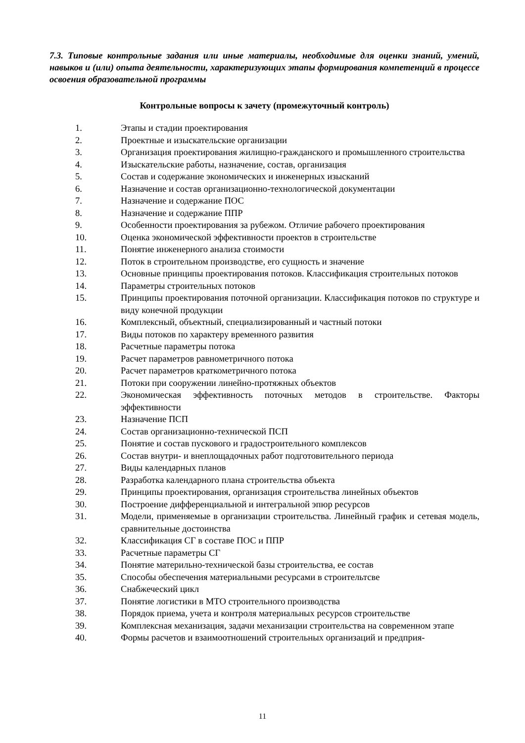7.3. Типовые контрольные задания или иные материалы, необходимые для оценки знаний, умений, навыков и (или) опыта деятельности, характеризующих этапы формирования компетенций в процессе освоения образовательной программы
Контрольные вопросы к зачету (промежуточный контроль)
1. Этапы и стадии проектирования
2. Проектные и изыскательские организации
3. Организация проектирования жилищно-гражданского и промышленного строительства
4. Изыскательские работы, назначение, состав, организация
5. Состав и содержание экономических и инженерных изысканий
6. Назначение и состав организационно-технологической документации
7. Назначение и содержание ПОС
8. Назначение и содержание ППР
9. Особенности проектирования за рубежом. Отличие рабочего проектирования
10. Оценка экономической эффективности проектов в строительстве
11. Понятие инженерного анализа стоимости
12. Поток в строительном производстве, его сущность и значение
13. Основные принципы проектирования потоков. Классификация строительных потоков
14. Параметры строительных потоков
15. Принципы проектирования поточной организации. Классификация потоков по структуре и виду конечной продукции
16. Комплексный, объектный, специализированный и частный потоки
17. Виды потоков по характеру временного развития
18. Расчетные параметры потока
19. Расчет параметров равнометричного потока
20. Расчет параметров краткометричного потока
21. Потоки при сооружении линейно-протяжных объектов
22. Экономическая эффективность поточных методов в строительстве. Факторы эффективности
23. Назначение ПСП
24. Состав организационно-технической ПСП
25. Понятие и состав пускового и градостроительного комплексов
26. Состав внутри- и внеплощадочных работ подготовительного периода
27. Виды календарных планов
28. Разработка календарного плана строительства объекта
29. Принципы проектирования, организация строительства линейных объектов
30. Построение дифференциальной и интегральной эпюр ресурсов
31. Модели, применяемые в организации строительства. Линейный график и сетевая модель, сравнительные достоинства
32. Классификация СГ в составе ПОС и ППР
33. Расчетные параметры СГ
34. Понятие материльно-технической базы строительства, ее состав
35. Способы обеспечения материальными ресурсами в строительтсве
36. Снабжеческий цикл
37. Понятие логистики в МТО строительного производства
38. Порядок приема, учета и контроля материальных ресурсов строительстве
39. Комплексная механизация, задачи механизации строительства на современном этапе
40. Формы расчетов и взаимоотношений строительных организаций и предприя-
11